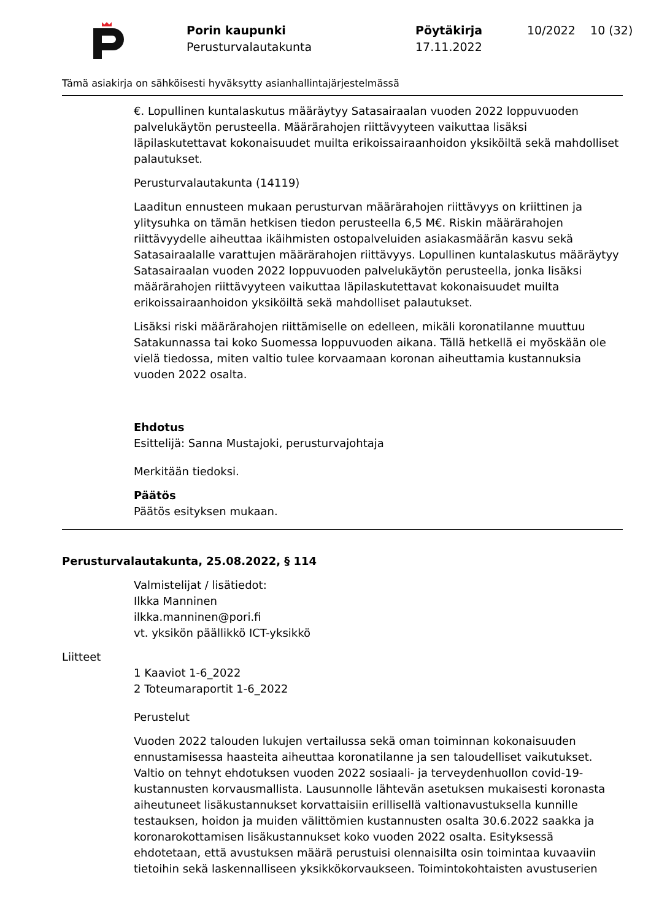Porin kaupunki
Perusturvalautakunta
Pöytäkirja
17.11.2022
10/2022 10 (32)
Tämä asiakirja on sähköisesti hyväksytty asianhallintajärjestelmässä
€. Lopullinen kuntalaskutus määräytyy Satasairaalan vuoden 2022 loppuvuoden palvelukäytön perusteella. Määrärahojen riittävyyteen vaikuttaa lisäksi läpilaskutettavat kokonaisuudet muilta erikoissairaanhoidon yksiköiltä sekä mahdolliset palautukset.
Perusturvalautakunta (14119)
Laaditun ennusteen mukaan perusturvan määrärahojen riittävyys on kriittinen ja ylitysuhka on tämän hetkisen tiedon perusteella 6,5 M€. Riskin määrärahojen riittävyydelle aiheuttaa ikäihmisten ostopalveluiden asiakasmäärän kasvu sekä Satasairaalalle varattujen määrärahojen riittävyys. Lopullinen kuntalaskutus määräytyy Satasairaalan vuoden 2022 loppuvuoden palvelukäytön perusteella, jonka lisäksi määrärahojen riittävyyteen vaikuttaa läpilaskutettavat kokonaisuudet muilta erikoissairaanhoidon yksiköiltä sekä mahdolliset palautukset.
Lisäksi riski määrärahojen riittämiselle on edelleen, mikäli koronatilanne muuttuu Satakunnassa tai koko Suomessa loppuvuoden aikana. Tällä hetkellä ei myöskään ole vielä tiedossa, miten valtio tulee korvaamaan koronan aiheuttamia kustannuksia vuoden 2022 osalta.
Ehdotus
Esittelijä: Sanna Mustajoki, perusturvajohtaja
Merkitään tiedoksi.
Päätös
Päätös esityksen mukaan.
Perusturvalautakunta, 25.08.2022, § 114
Valmistelijat / lisätiedot:
Ilkka Manninen
ilkka.manninen@pori.fi
vt. yksikön päällikkö ICT-yksikkö
Liitteet
1 Kaaviot 1-6_2022
2 Toteumaraportit 1-6_2022
Perustelut
Vuoden 2022 talouden lukujen vertailussa sekä oman toiminnan kokonaisuuden ennustamisessa haasteita aiheuttaa koronatilanne ja sen taloudelliset vaikutukset. Valtio on tehnyt ehdotuksen vuoden 2022 sosiaali- ja terveydenhuollon covid-19-kustannusten korvausmallista. Lausunnolle lähtevän asetuksen mukaisesti koronasta aiheutuneet lisäkustannukset korvattaisiin erillisellä valtionavustuksella kunnille testauksen, hoidon ja muiden välittömien kustannusten osalta 30.6.2022 saakka ja koronarokottamisen lisäkustannukset koko vuoden 2022 osalta. Esityksessä ehdotetaan, että avustuksen määrä perustuisi olennaisilta osin toimintaa kuvaaviin tietoihin sekä laskennalliseen yksikkökorvaukseen. Toimintokohtaisten avustuserien